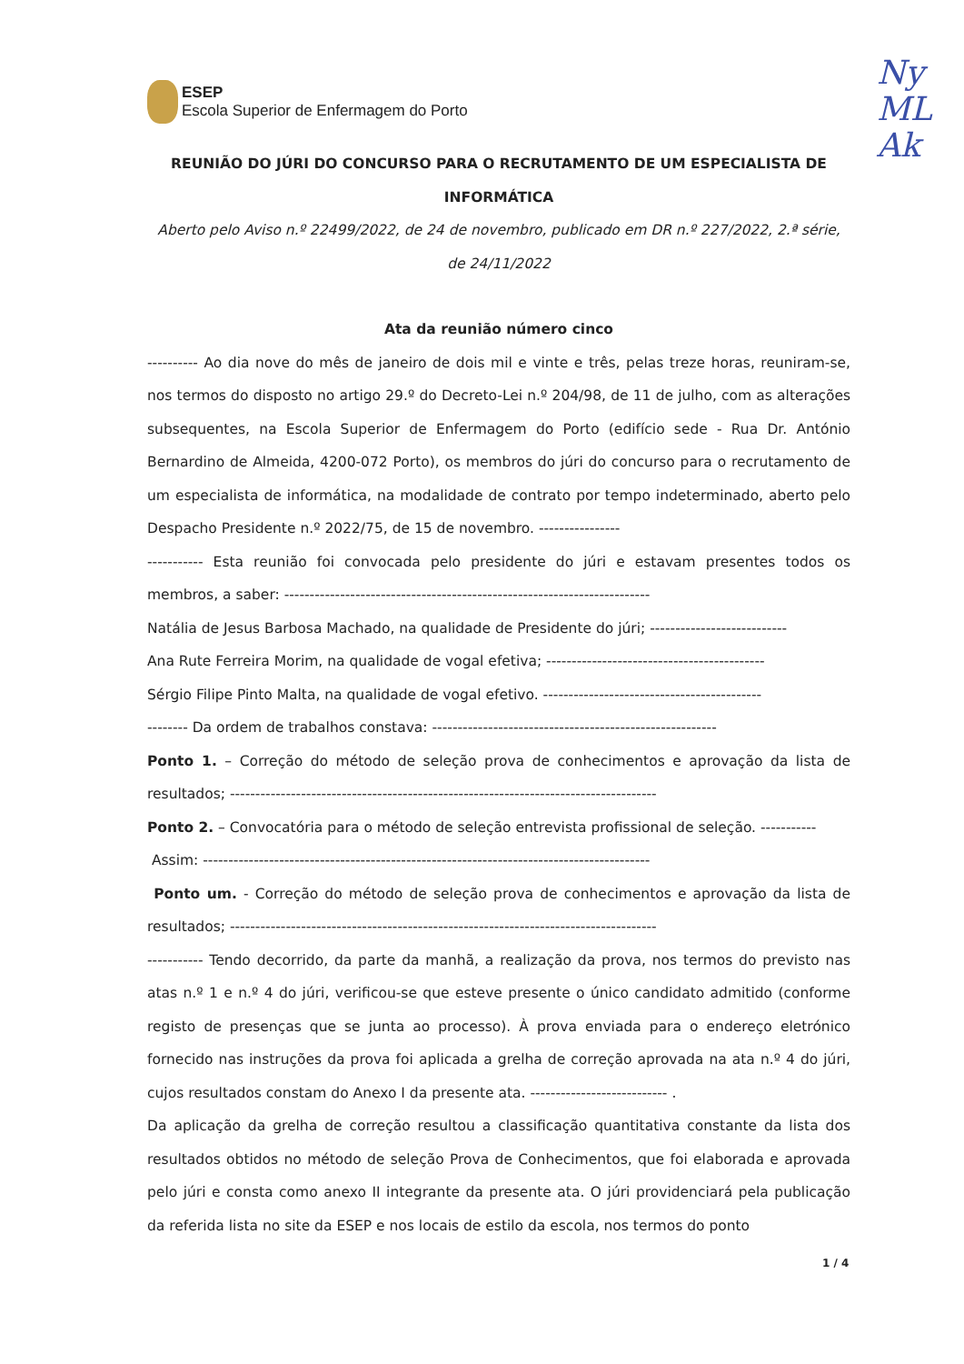ESEP
Escola Superior de Enfermagem do Porto
Ny
ML
Ak
REUNIÃO DO JÚRI DO CONCURSO PARA O RECRUTAMENTO DE UM ESPECIALISTA DE INFORMÁTICA
Aberto pelo Aviso n.º 22499/2022, de 24 de novembro, publicado em DR n.º 227/2022, 2.ª série, de 24/11/2022
Ata da reunião número cinco
---------- Ao dia nove do mês de janeiro de dois mil e vinte e três, pelas treze horas, reuniram-se, nos termos do disposto no artigo 29.º do Decreto-Lei n.º 204/98, de 11 de julho, com as alterações subsequentes, na Escola Superior de Enfermagem do Porto (edifício sede - Rua Dr. António Bernardino de Almeida, 4200-072 Porto), os membros do júri do concurso para o recrutamento de um especialista de informática, na modalidade de contrato por tempo indeterminado, aberto pelo Despacho Presidente n.º 2022/75, de 15 de novembro. ----------------
----------- Esta reunião foi convocada pelo presidente do júri e estavam presentes todos os membros, a saber: ------------------------------------------------------------------------
Natália de Jesus Barbosa Machado, na qualidade de Presidente do júri; ---------------------------
Ana Rute Ferreira Morim, na qualidade de vogal efetiva; -------------------------------------------
Sérgio Filipe Pinto Malta, na qualidade de vogal efetivo. -------------------------------------------
-------- Da ordem de trabalhos constava: --------------------------------------------------------
Ponto 1. – Correção do método de seleção prova de conhecimentos e aprovação da lista de resultados; ------------------------------------------------------------------------------------
Ponto 2. – Convocatória para o método de seleção entrevista profissional de seleção. -----------
Assim: ----------------------------------------------------------------------------------------
Ponto um. - Correção do método de seleção prova de conhecimentos e aprovação da lista de resultados; ------------------------------------------------------------------------------------
----------- Tendo decorrido, da parte da manhã, a realização da prova, nos termos do previsto nas atas n.º 1 e n.º 4 do júri, verificou-se que esteve presente o único candidato admitido (conforme registo de presenças que se junta ao processo). À prova enviada para o endereço eletrónico fornecido nas instruções da prova foi aplicada a grelha de correção aprovada na ata n.º 4 do júri, cujos resultados constam do Anexo I da presente ata. --------------------------- .
Da aplicação da grelha de correção resultou a classificação quantitativa constante da lista dos resultados obtidos no método de seleção Prova de Conhecimentos, que foi elaborada e aprovada pelo júri e consta como anexo II integrante da presente ata. O júri providenciará pela publicação da referida lista no site da ESEP e nos locais de estilo da escola, nos termos do ponto
1 / 4